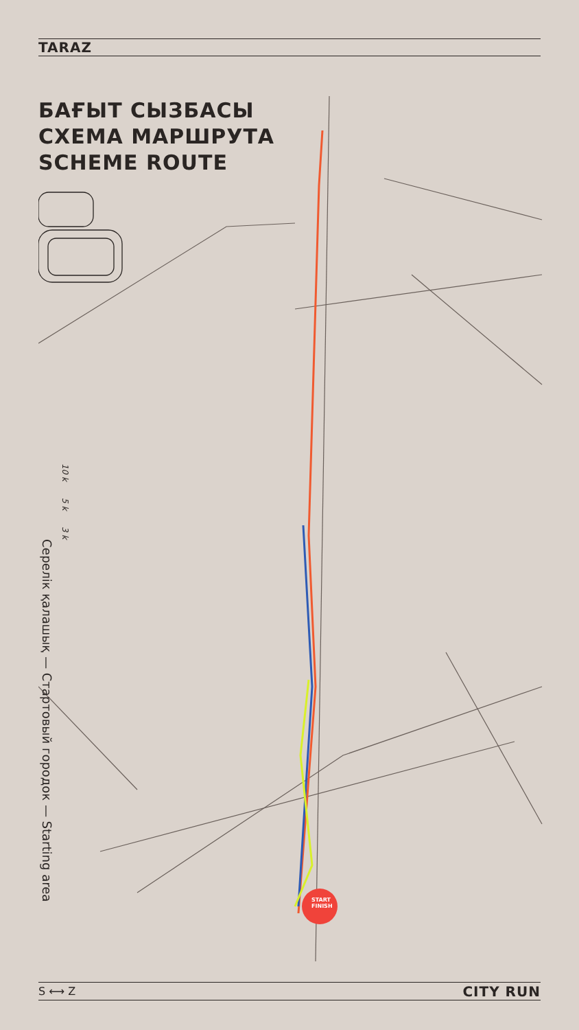TARAZ
БАҒЫТ СЫЗБАСЫ
СХЕМА МАРШРУТА
SCHEME ROUTE
10 k 5 k 3 k
Серелік қалашық — Стартовый городок — Starting area
START
FINISH
Махамбет батыр көшесі әл-Фараби көшесі Төле Би даңғылы Рысқұлов көшесі Рысбек батыр көшесі Ұлықбек ақын көшесі Жамбыл даңғылы Қолбасшы Қойгелді көшесі Әйтеке би көшесі Қазыбек би көшесі Әбдірахман Әйтиев көшесі Абай даңғылы Балуан Шолақ көшесі Асанбай Асқаров көшесі Ы. Сүлейменов көшесі Генерал Сабыр Рахимов көшесі Ерденбек Ниеткалиев көшесі
S ⟷ Z CITY RUN